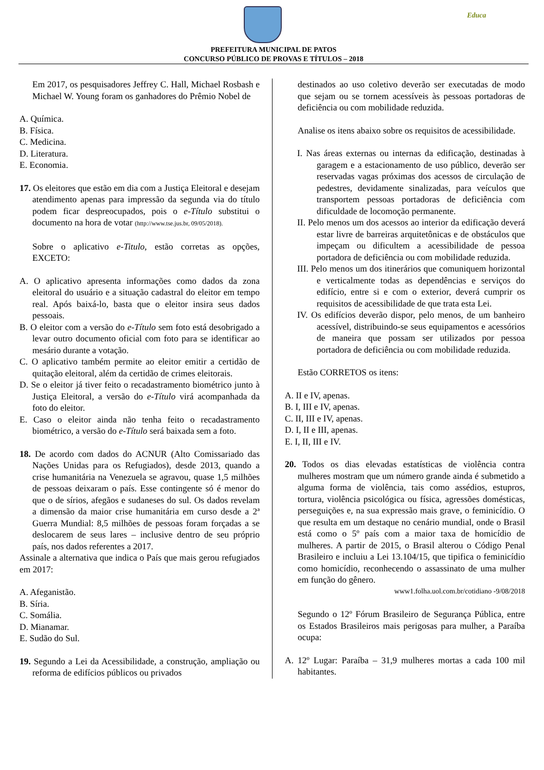Educa
PREFEITURA MUNICIPAL DE PATOS
CONCURSO PÚBLICO DE PROVAS E TÍTULOS – 2018
Em 2017, os pesquisadores Jeffrey C. Hall, Michael Rosbash e Michael W. Young foram os ganhadores do Prêmio Nobel de
A. Química.
B. Física.
C. Medicina.
D. Literatura.
E. Economia.
17. Os eleitores que estão em dia com a Justiça Eleitoral e desejam atendimento apenas para impressão da segunda via do título podem ficar despreocupados, pois o e-Título substitui o documento na hora de votar (http://www.tse.jus.br, 09/05/2018).
Sobre o aplicativo e-Titulo, estão corretas as opções, EXCETO:
A. O aplicativo apresenta informações como dados da zona eleitoral do usuário e a situação cadastral do eleitor em tempo real. Após baixá-lo, basta que o eleitor insira seus dados pessoais.
B. O eleitor com a versão do e-Título sem foto está desobrigado a levar outro documento oficial com foto para se identificar ao mesário durante a votação.
C. O aplicativo também permite ao eleitor emitir a certidão de quitação eleitoral, além da certidão de crimes eleitorais.
D. Se o eleitor já tiver feito o recadastramento biométrico junto à Justiça Eleitoral, a versão do e-Título virá acompanhada da foto do eleitor.
E. Caso o eleitor ainda não tenha feito o recadastramento biométrico, a versão do e-Título será baixada sem a foto.
18. De acordo com dados do ACNUR (Alto Comissariado das Nações Unidas para os Refugiados), desde 2013, quando a crise humanitária na Venezuela se agravou, quase 1,5 milhões de pessoas deixaram o país. Esse contingente só é menor do que o de sírios, afegãos e sudaneses do sul. Os dados revelam a dimensão da maior crise humanitária em curso desde a 2ª Guerra Mundial: 8,5 milhões de pessoas foram forçadas a se deslocarem de seus lares – inclusive dentro de seu próprio país, nos dados referentes a 2017.
Assinale a alternativa que indica o País que mais gerou refugiados em 2017:
A. Afeganistão.
B. Síria.
C. Somália.
D. Mianamar.
E. Sudão do Sul.
19. Segundo a Lei da Acessibilidade, a construção, ampliação ou reforma de edifícios públicos ou privados
destinados ao uso coletivo deverão ser executadas de modo que sejam ou se tornem acessíveis às pessoas portadoras de deficiência ou com mobilidade reduzida.
Analise os itens abaixo sobre os requisitos de acessibilidade.
I. Nas áreas externas ou internas da edificação, destinadas à garagem e a estacionamento de uso público, deverão ser reservadas vagas próximas dos acessos de circulação de pedestres, devidamente sinalizadas, para veículos que transportem pessoas portadoras de deficiência com dificuldade de locomoção permanente.
II. Pelo menos um dos acessos ao interior da edificação deverá estar livre de barreiras arquitetônicas e de obstáculos que impeçam ou dificultem a acessibilidade de pessoa portadora de deficiência ou com mobilidade reduzida.
III. Pelo menos um dos itinerários que comuniquem horizontal e verticalmente todas as dependências e serviços do edifício, entre si e com o exterior, deverá cumprir os requisitos de acessibilidade de que trata esta Lei.
IV. Os edifícios deverão dispor, pelo menos, de um banheiro acessível, distribuindo-se seus equipamentos e acessórios de maneira que possam ser utilizados por pessoa portadora de deficiência ou com mobilidade reduzida.
Estão CORRETOS os itens:
A. II e IV, apenas.
B. I, III e IV, apenas.
C. II, III e IV, apenas.
D. I, II e III, apenas.
E. I, II, III e IV.
20. Todos os dias elevadas estatísticas de violência contra mulheres mostram que um número grande ainda é submetido a alguma forma de violência, tais como assédios, estupros, tortura, violência psicológica ou física, agressões domésticas, perseguições e, na sua expressão mais grave, o feminicídio. O que resulta em um destaque no cenário mundial, onde o Brasil está como o 5º país com a maior taxa de homicídio de mulheres. A partir de 2015, o Brasil alterou o Código Penal Brasileiro e incluiu a Lei 13.104/15, que tipifica o feminicídio como homicídio, reconhecendo o assassinato de uma mulher em função do gênero.
www1.folha.uol.com.br/cotidiano -9/08/2018
Segundo o 12º Fórum Brasileiro de Segurança Pública, entre os Estados Brasileiros mais perigosas para mulher, a Paraíba ocupa:
A. 12º Lugar: Paraíba – 31,9 mulheres mortas a cada 100 mil habitantes.